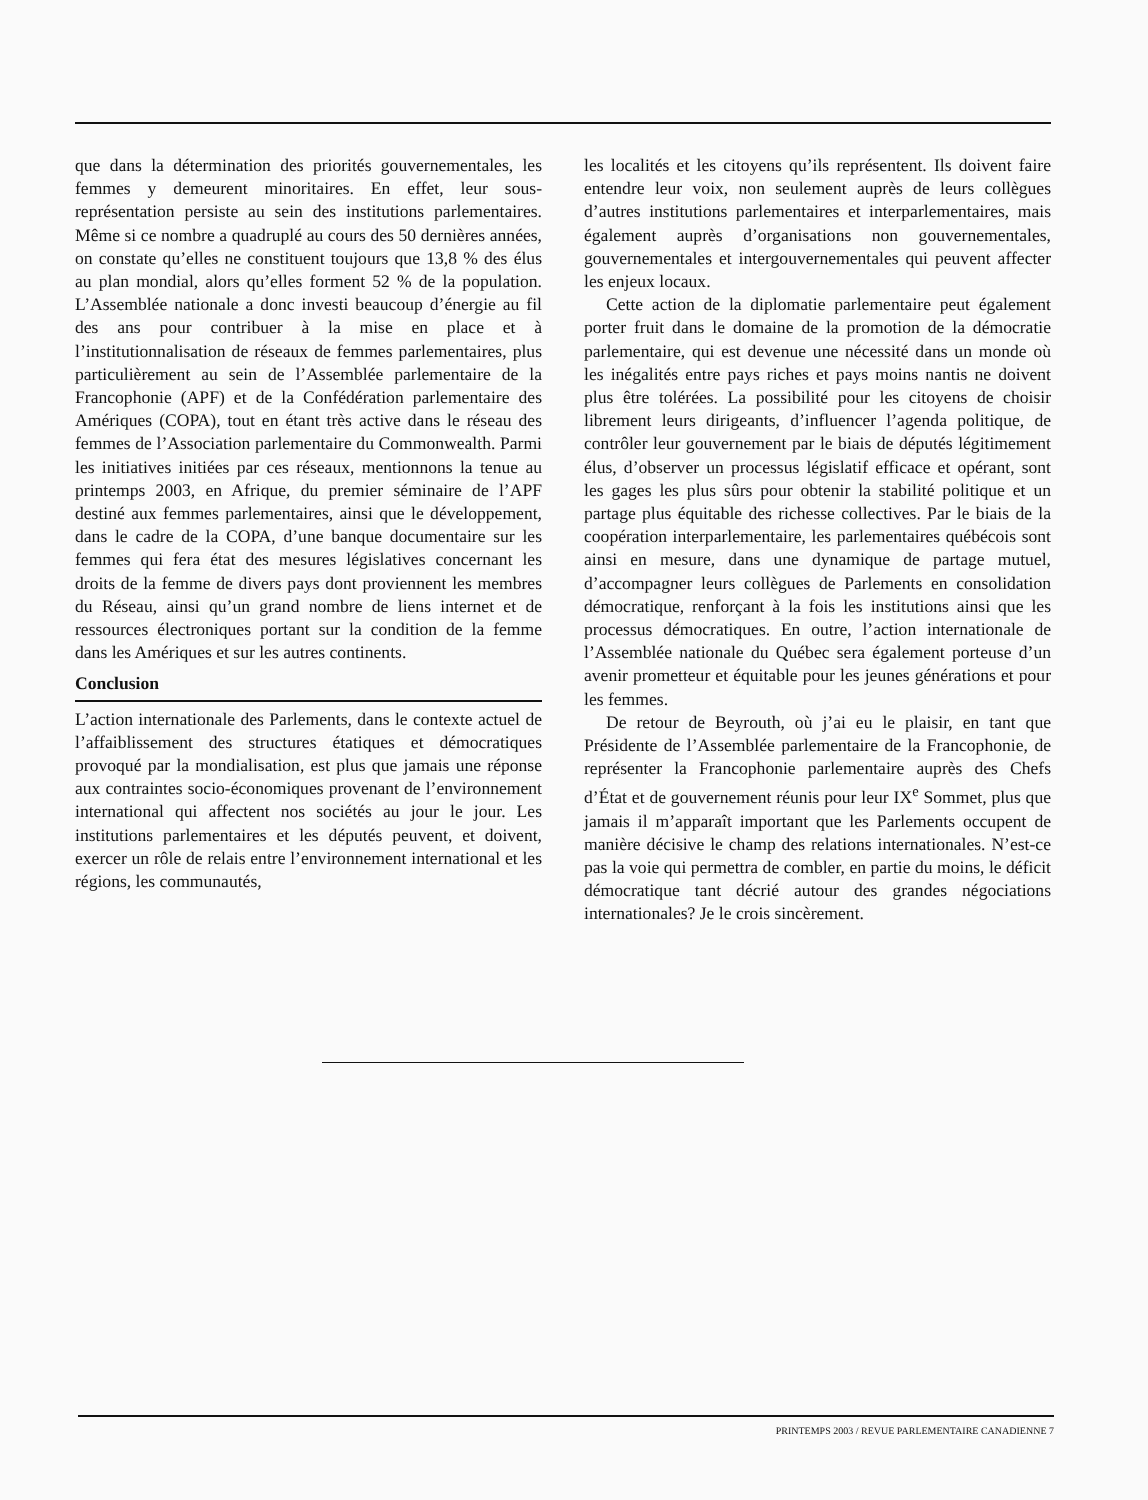que dans la détermination des priorités gouvernementales, les femmes y demeurent minoritaires. En effet, leur sous-représentation persiste au sein des institutions parlementaires. Même si ce nombre a quadruplé au cours des 50 dernières années, on constate qu’elles ne constituent toujours que 13,8 % des élus au plan mondial, alors qu’elles forment 52 % de la population. L’Assemblée nationale a donc investi beaucoup d’énergie au fil des ans pour contribuer à la mise en place et à l’institutionnalisation de réseaux de femmes parlementaires, plus particulièrement au sein de l’Assemblée parlementaire de la Francophonie (APF) et de la Confédération parlementaire des Amériques (COPA), tout en étant très active dans le réseau des femmes de l’Association parlementaire du Commonwealth. Parmi les initiatives initiées par ces réseaux, mentionnons la tenue au printemps 2003, en Afrique, du premier séminaire de l’APF destiné aux femmes parlementaires, ainsi que le développement, dans le cadre de la COPA, d’une banque documentaire sur les femmes qui fera état des mesures législatives concernant les droits de la femme de divers pays dont proviennent les membres du Réseau, ainsi qu’un grand nombre de liens internet et de ressources électroniques portant sur la condition de la femme dans les Amériques et sur les autres continents.
Conclusion
L’action internationale des Parlements, dans le contexte actuel de l’affaiblissement des structures étatiques et démocratiques provoqué par la mondialisation, est plus que jamais une réponse aux contraintes socio-économiques provenant de l’environnement international qui affectent nos sociétés au jour le jour. Les institutions parlementaires et les députés peuvent, et doivent, exercer un rôle de relais entre l’environnement international et les régions, les communautés,
les localités et les citoyens qu’ils représentent. Ils doivent faire entendre leur voix, non seulement auprès de leurs collègues d’autres institutions parlementaires et interparlementaires, mais également auprès d’organisations non gouvernementales, gouvernementales et intergouvernementales qui peuvent affecter les enjeux locaux.
Cette action de la diplomatie parlementaire peut également porter fruit dans le domaine de la promotion de la démocratie parlementaire, qui est devenue une nécessité dans un monde où les inégalités entre pays riches et pays moins nantis ne doivent plus être tolérées. La possibilité pour les citoyens de choisir librement leurs dirigeants, d’influencer l’agenda politique, de contrôler leur gouvernement par le biais de députés légitimement élus, d’observer un processus législatif efficace et opérant, sont les gages les plus sûrs pour obtenir la stabilité politique et un partage plus équitable des richesse collectives. Par le biais de la coopération interparlementaire, les parlementaires québécois sont ainsi en mesure, dans une dynamique de partage mutuel, d’accompagner leurs collègues de Parlements en consolidation démocratique, renforçant à la fois les institutions ainsi que les processus démocratiques. En outre, l’action internationale de l’Assemblée nationale du Québec sera également porteuse d’un avenir prometteur et équitable pour les jeunes générations et pour les femmes.
De retour de Beyrouth, où j’ai eu le plaisir, en tant que Présidente de l’Assemblée parlementaire de la Francophonie, de représenter la Francophonie parlementaire auprès des Chefs d’État et de gouvernement réunis pour leur IX<sup>e</sup> Sommet, plus que jamais il m’apparaît important que les Parlements occupent de manière décisive le champ des relations internationales. N’est-ce pas la voie qui permettra de combler, en partie du moins, le déficit démocratique tant décrié autour des grandes négociations internationales? Je le crois sincèrement.
PRINTEMPS 2003 / REVUE PARLEMENTAIRE CANADIENNE 7